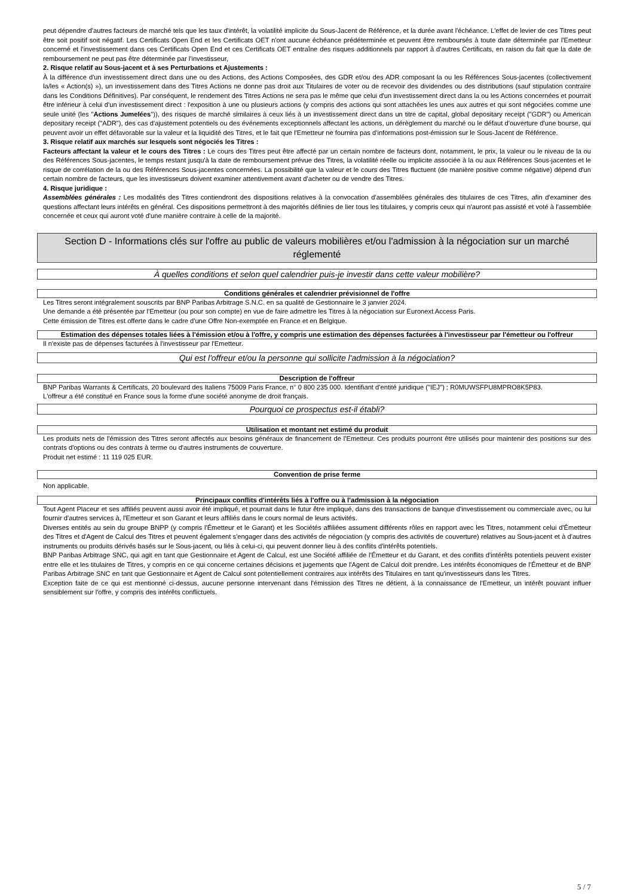peut dépendre d'autres facteurs de marché tels que les taux d'intérêt, la volatilité implicite du Sous-Jacent de Référence, et la durée avant l'échéance. L'effet de levier de ces Titres peut être soit positif soit négatif. Les Certificats Open End et les Certificats OET n'ont aucune échéance prédéterminée et peuvent être remboursés à toute date déterminée par l'Emetteur concerné et l'investissement dans ces Certificats Open End et ces Certificats OET entraîne des risques additionnels par rapport à d'autres Certificats, en raison du fait que la date de remboursement ne peut pas être déterminée par l'investisseur,
2. Risque relatif au Sous-jacent et à ses Perturbations et Ajustements :
À la différence d'un investissement direct dans une ou des Actions, des Actions Composées, des GDR et/ou des ADR composant la ou les Références Sous-jacentes (collectivement la/les « Action(s) »), un investissement dans des Titres Actions ne donne pas droit aux Titulaires de voter ou de recevoir des dividendes ou des distributions (sauf stipulation contraire dans les Conditions Définitives). Par conséquent, le rendement des Titres Actions ne sera pas le même que celui d'un investissement direct dans la ou les Actions concernées et pourrait être inférieur à celui d'un investissement direct : l'exposition à une ou plusieurs actions (y compris des actions qui sont attachées les unes aux autres et qui sont négociées comme une seule unité (les "Actions Jumelées")), des risques de marché similaires à ceux liés à un investissement direct dans un titre de capital, global depositary receipt ("GDR") ou American depositary receipt ("ADR"), des cas d'ajustement potentiels ou des événements exceptionnels affectant les actions, un dérèglement du marché ou le défaut d'ouverture d'une bourse, qui peuvent avoir un effet défavorable sur la valeur et la liquidité des Titres, et le fait que l'Emetteur ne fournira pas d'informations post-émission sur le Sous-Jacent de Référence.
3. Risque relatif aux marchés sur lesquels sont négociés les Titres :
Facteurs affectant la valeur et le cours des Titres : Le cours des Titres peut être affecté par un certain nombre de facteurs dont, notamment, le prix, la valeur ou le niveau de la ou des Références Sous-jacentes, le temps restant jusqu'à la date de remboursement prévue des Titres, la volatilité réelle ou implicite associée à la ou aux Références Sous-jacentes et le risque de corrélation de la ou des Références Sous-jacentes concernées. La possibilité que la valeur et le cours des Titres fluctuent (de manière positive comme négative) dépend d'un certain nombre de facteurs, que les investisseurs doivent examiner attentivement avant d'acheter ou de vendre des Titres.
4. Risque juridique :
Assemblées générales : Les modalités des Titres contiendront des dispositions relatives à la convocation d'assemblées générales des titulaires de ces Titres, afin d'examiner des questions affectant leurs intérêts en général. Ces dispositions permettront à des majorités définies de lier tous les titulaires, y compris ceux qui n'auront pas assisté et voté à l'assemblée concernée et ceux qui auront voté d'une manière contraire à celle de la majorité.
Section D - Informations clés sur l'offre au public de valeurs mobilières et/ou l'admission à la négociation sur un marché réglementé
À quelles conditions et selon quel calendrier puis-je investir dans cette valeur mobilière?
Conditions générales et calendrier prévisionnel de l'offre
Les Titres seront intégralement souscrits par BNP Paribas Arbitrage S.N.C. en sa qualité de Gestionnaire le 3 janvier 2024.
Une demande a été présentée par l'Emetteur (ou pour son compte) en vue de faire admettre les Titres à la négociation sur Euronext Access Paris.
Cette émission de Titres est offerte dans le cadre d'une Offre Non-exemptée en France et en Belgique.
Estimation des dépenses totales liées à l'émission et/ou à l'offre, y compris une estimation des dépenses facturées à l'investisseur par l'émetteur ou l'offreur
Il n'existe pas de dépenses facturées à l'investisseur par l'Emetteur.
Qui est l'offreur et/ou la personne qui sollicite l'admission à la négociation?
Description de l'offreur
BNP Paribas Warrants & Certificats, 20 boulevard des Italiens 75009 Paris France, n° 0 800 235 000. Identifiant d'entité juridique ("IEJ") : R0MUWSFPU8MPRO8K5P83.
L'offreur a été constitué en France sous la forme d'une société anonyme de droit français.
Pourquoi ce prospectus est-il établi?
Utilisation et montant net estimé du produit
Les produits nets de l'émission des Titres seront affectés aux besoins généraux de financement de l'Emetteur. Ces produits pourront être utilisés pour maintenir des positions sur des contrats d'options ou des contrats à terme ou d'autres instruments de couverture.
Produit net estimé : 11 119 025 EUR.
Convention de prise ferme
Non applicable.
Principaux conflits d'intérêts liés à l'offre ou à l'admission à la négociation
Tout Agent Placeur et ses affiliés peuvent aussi avoir été impliqué, et pourrait dans le futur être impliqué, dans des transactions de banque d'investissement ou commerciale avec, ou lui fournir d'autres services à, l'Emetteur et son Garant et leurs affiliés dans le cours normal de leurs activités.
Diverses entités au sein du groupe BNPP (y compris l'Émetteur et le Garant) et les Sociétés affiliées assument différents rôles en rapport avec les Titres, notamment celui d'Émetteur des Titres et d'Agent de Calcul des Titres et peuvent également s'engager dans des activités de négociation (y compris des activités de couverture) relatives au Sous-jacent et à d'autres instruments ou produits dérivés basés sur le Sous-jacent, ou liés à celui-ci, qui peuvent donner lieu à des conflits d'intérêts potentiels.
BNP Paribas Arbitrage SNC, qui agit en tant que Gestionnaire et Agent de Calcul, est une Société affiliée de l'Émetteur et du Garant, et des conflits d'intérêts potentiels peuvent exister entre elle et les titulaires de Titres, y compris en ce qui concerne certaines décisions et jugements que l'Agent de Calcul doit prendre. Les intérêts économiques de l'Émetteur et de BNP Paribas Arbitrage SNC en tant que Gestionnaire et Agent de Calcul sont potentiellement contraires aux intérêts des Titulaires en tant qu'investisseurs dans les Titres.
Exception faite de ce qui est mentionné ci-dessus, aucune personne intervenant dans l'émission des Titres ne détient, à la connaissance de l'Emetteur, un intérêt pouvant influer sensiblement sur l'offre, y compris des intérêts conflictuels.
5 / 7